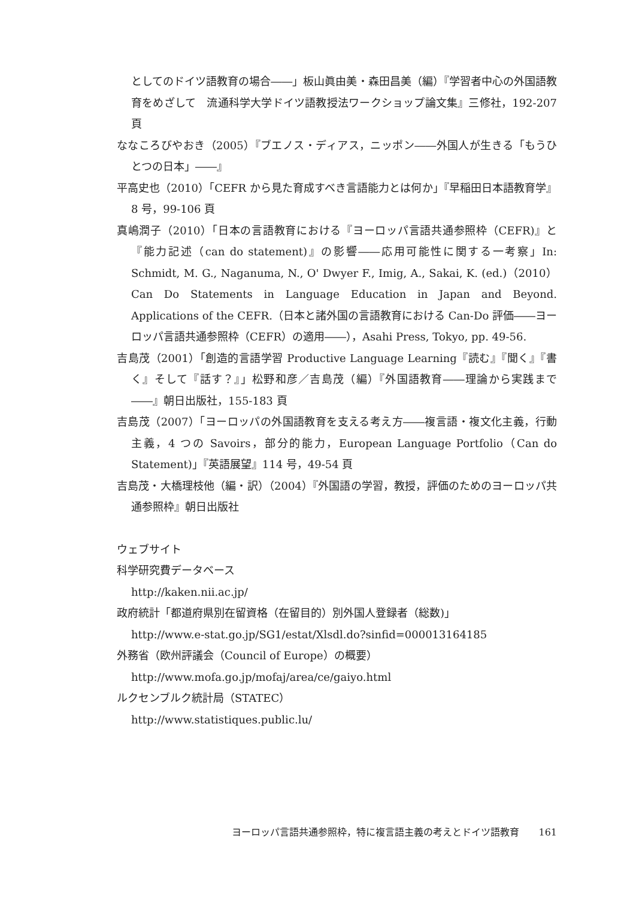としてのドイツ語教育の場合――」板山眞由美・森田昌美（編）『学習者中心の外国語教育をめざして　流通科学大学ドイツ語教授法ワークショップ論文集』三修社，192-207 頁
ななころびやおき（2005）『ブエノス・ディアス，ニッポン――外国人が生きる「もうひとつの日本」――』
平高史也（2010）「CEFR から見た育成すべき言語能力とは何か」『早稲田日本語教育学』8 号，99-106 頁
真嶋潤子（2010）「日本の言語教育における『ヨーロッパ言語共通参照枠（CEFR)』と『能力記述（can do statement)』の影響――応用可能性に関する一考察」In: Schmidt, M. G., Naganuma, N., O' Dwyer F., Imig, A., Sakai, K. (ed.)（2010）Can Do Statements in Language Education in Japan and Beyond. Applications of the CEFR.（日本と諸外国の言語教育における Can-Do 評価――ヨーロッパ言語共通参照枠（CEFR）の適用――），Asahi Press, Tokyo, pp. 49-56.
吉島茂（2001）「創造的言語学習 Productive Language Learning『読む』『聞く』『書く』そして『話す？』」松野和彦／吉島茂（編）『外国語教育――理論から実践まで――』朝日出版社，155-183 頁
吉島茂（2007）「ヨーロッパの外国語教育を支える考え方――複言語・複文化主義，行動主義，4 つの Savoirs，部分的能力，European Language Portfolio（Can do Statement)」『英語展望』114 号，49-54 頁
吉島茂・大橋理枝他（編・訳）（2004）『外国語の学習，教授，評価のためのヨーロッパ共通参照枠』朝日出版社
ウェブサイト
科学研究費データベース
http://kaken.nii.ac.jp/
政府統計「都道府県別在留資格（在留目的）別外国人登録者（総数)」
http://www.e-stat.go.jp/SG1/estat/Xlsdl.do?sinfid=000013164185
外務省（欧州評議会（Council of Europe）の概要）
http://www.mofa.go.jp/mofaj/area/ce/gaiyo.html
ルクセンブルク統計局（STATEC）
http://www.statistiques.public.lu/
ヨーロッパ言語共通参照枠，特に複言語主義の考えとドイツ語教育　　161